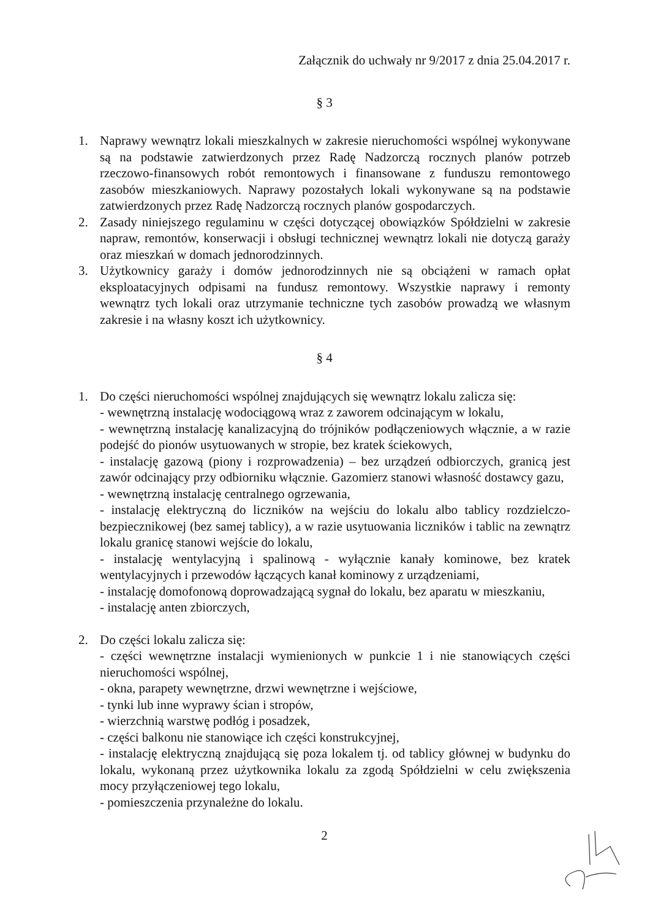Załącznik do uchwały nr 9/2017 z dnia 25.04.2017 r.
§ 3
1. Naprawy wewnątrz lokali mieszkalnych w zakresie nieruchomości wspólnej wykonywane są na podstawie zatwierdzonych przez Radę Nadzorczą rocznych planów potrzeb rzeczowo-finansowych robót remontowych i finansowane z funduszu remontowego zasobów mieszkaniowych. Naprawy pozostałych lokali wykonywane są na podstawie zatwierdzonych przez Radę Nadzorczą rocznych planów gospodarczych.
2. Zasady niniejszego regulaminu w części dotyczącej obowiązków Spółdzielni w zakresie napraw, remontów, konserwacji i obsługi technicznej wewnątrz lokali nie dotyczą garaży oraz mieszkań w domach jednorodzinnych.
3. Użytkownicy garaży i domów jednorodzinnych nie są obciążeni w ramach opłat eksploatacyjnych odpisami na fundusz remontowy. Wszystkie naprawy i remonty wewnątrz tych lokali oraz utrzymanie techniczne tych zasobów prowadzą we własnym zakresie i na własny koszt ich użytkownicy.
§ 4
1. Do części nieruchomości wspólnej znajdujących się wewnątrz lokalu zalicza się:
- wewnętrzną instalację wodociągową wraz z zaworem odcinającym w lokalu,
- wewnętrzną instalację kanalizacyjną do trójników podłączeniowych włącznie, a w razie podejść do pionów usytuowanych w stropie, bez kratek ściekowych,
- instalację gazową (piony i rozprowadzenia) – bez urządzeń odbiorczych, granicą jest zawór odcinający przy odbiorniku włącznie. Gazomierz stanowi własność dostawcy gazu,
- wewnętrzną instalację centralnego ogrzewania,
- instalację elektryczną do liczników na wejściu do lokalu albo tablicy rozdzielczo-bezpiecznikowej (bez samej tablicy), a w razie usytuowania liczników i tablic na zewnątrz lokalu granicę stanowi wejście do lokalu,
- instalację wentylacyjną i spalinową - wyłącznie kanały kominowe, bez kratek wentylacyjnych i przewodów łączących kanał kominowy z urządzeniami,
- instalację domofonową doprowadzającą sygnał do lokalu, bez aparatu w mieszkaniu,
- instalację anten zbiorczych,
2. Do części lokalu zalicza się:
- części wewnętrzne instalacji wymienionych w punkcie 1 i nie stanowiących części nieruchomości wspólnej,
- okna, parapety wewnętrzne, drzwi wewnętrzne i wejściowe,
- tynki lub inne wyprawy ścian i stropów,
- wierzchnią warstwę podłóg i posadzek,
- części balkonu nie stanowiące ich części konstrukcyjnej,
- instalację elektryczną znajdującą się poza lokalem tj. od tablicy głównej w budynku do lokalu, wykonaną przez użytkownika lokalu za zgodą Spółdzielni w celu zwiększenia mocy przyłączeniowej tego lokalu,
- pomieszczenia przynależne do lokalu.
2